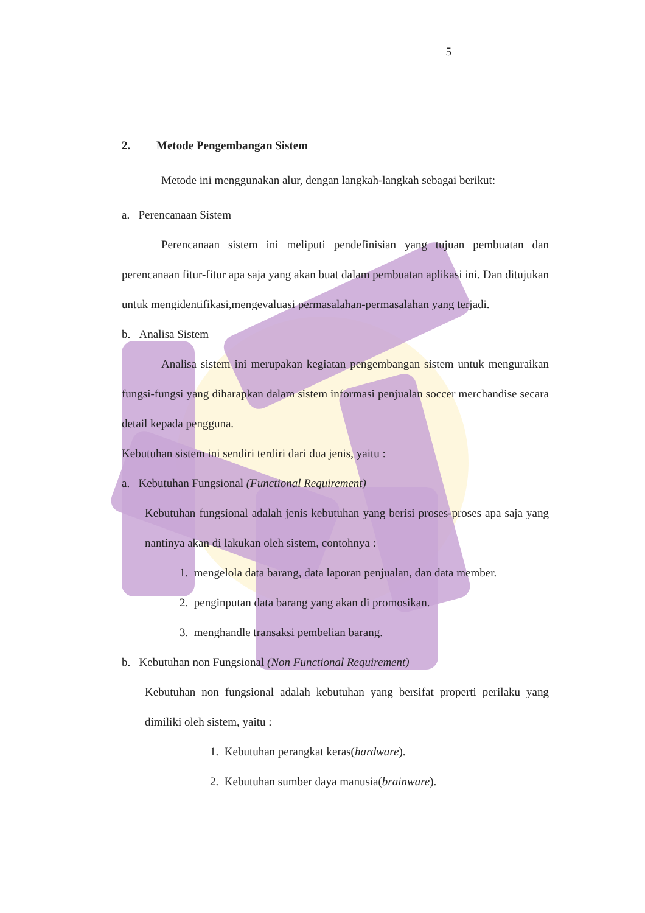5
2. Metode Pengembangan Sistem
Metode ini menggunakan alur, dengan langkah-langkah sebagai berikut:
a. Perencanaan Sistem
Perencanaan sistem ini meliputi pendefinisian yang tujuan pembuatan dan perencanaan fitur-fitur apa saja yang akan buat dalam pembuatan aplikasi ini. Dan ditujukan untuk mengidentifikasi,mengevaluasi permasalahan-permasalahan yang terjadi.
b. Analisa Sistem
Analisa sistem ini merupakan kegiatan pengembangan sistem untuk menguraikan fungsi-fungsi yang diharapkan dalam sistem informasi penjualan soccer merchandise secara detail kepada pengguna.
Kebutuhan sistem ini sendiri terdiri dari dua jenis, yaitu :
a. Kebutuhan Fungsional (Functional Requirement)
Kebutuhan fungsional adalah jenis kebutuhan yang berisi proses-proses apa saja yang nantinya akan di lakukan oleh sistem, contohnya :
1. mengelola data barang, data laporan penjualan, dan data member.
2. penginputan data barang yang akan di promosikan.
3. menghandle transaksi pembelian barang.
b. Kebutuhan non Fungsional (Non Functional Requirement)
Kebutuhan non fungsional adalah kebutuhan yang bersifat properti perilaku yang dimiliki oleh sistem, yaitu :
1. Kebutuhan perangkat keras(hardware).
2. Kebutuhan sumber daya manusia(brainware).